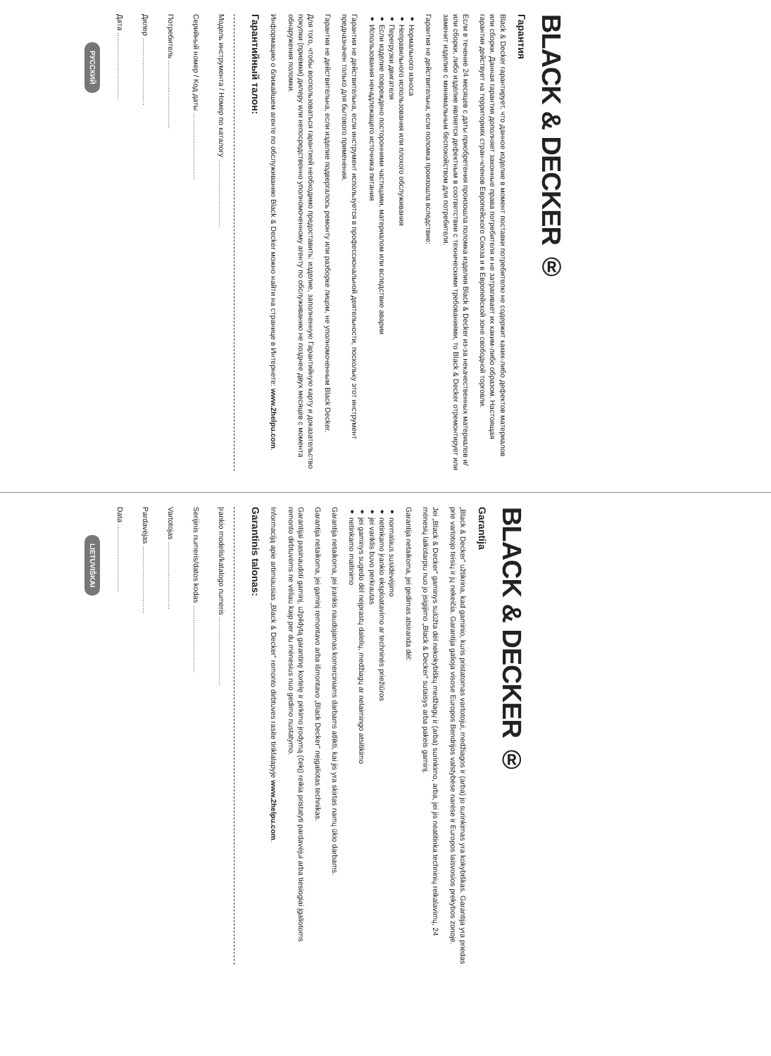BLACK & DECKER ®
Гарантия
Black & Decker гарантирует, что данное изделие в момент поставки потребителю не содержит каких-либо дефектов материалов или сборки. Данная гарантия дополняет законные права потребителя и не затрагивает их каким-либо образом. Настоящая гарантия действует на территориях стран-членов Европейского Союза и в Европейской зоне свободной торговли.
Если в течение 24 месяцев с даты приобретения произошла поломка изделия Black & Decker из-за некачественных материалов и/или сборки, либо изделие является дефектным в соответствии с техническими требованиями, то Black & Decker отремонтирует или заменит изделие с минимальным беспокойством для потребителя.
Гарантия не действительна, если поломка произошла вследствие:
♦ Нормального износа
♦ Неправильного использования или плохого обслуживания
♦ Перегрузки двигателя
♦ Если изделие повреждено посторонними частицами, материалом или вследствие аварии
♦ Использования ненадлежащего источника питания
Гарантия не действительна, если инструмент используется в профессиональной деятельности, поскольку этот инструмент предназначен только для бытового применения.
Гарантия не действительна, если изделие подвергалось ремонту или разборке лицом, не уполномоченным Black Decker.
Для того, чтобы воспользоваться гарантией необходимо предоставить: изделие, заполненную Гарантийную карту и доказательство покупки (приемки) дилеру или непосредственно уполномоченному агенту по обслуживанию не позднее двух месяцев с момента обнаружения поломки.
Информацию о ближайшем агенте по обслуживанию Black & Decker можно найти на странице в Интернете: www.2helpu.com.
Гарантийный талон:
Модель инструмента / Номер по каталогу .................................
Серийный номер / Код даты .................................
Потребитель .................................
Дилер .................................
Дата .................................
РУССКИЙ
BLACK & DECKER ®
Garantija
„Black & Decker“ užtikrina, kad gaminio, kuris pristatomas vartotojui, medžiagos ir (arba) jo surinkimas yra kokybiškas. Garantija yra priedas prie vartotojo teisių ir jų nekeičia. Garantija galioja visose Europos Bendrijos valstybėse narėse ir Europos laisvosios prekybos zonoje.
Jei „Black & Decker“ gaminys sulūžta dėl nekokybiškų medžiagų ir (arba) surinkimo, arba, jei jis neatitinka techninių reikalavimų, 24 mėnesių laikotarpiu nuo jo įsigijimo „Black & Decker“ sutaisys arba pakeis gaminį.
Garantija netaikoma, jei gedimas atsiranda dėl:
♦ normalaus susidėvėjimo
♦ netinkamo įrankio eksploatavimo ar techninės priežiūros
♦ jei variklis buvo perkrautas
♦ jei gaminys sugedo dėl neįprastų dalelių, medžiagų ar nelaimingo atsitikimo
♦ netinkamo maitinimo
Garantija netaikoma, jei įrankis naudojamas komerciniams darbams atlikti, kai jis yra skirtas namų ūkio darbams.
Garantija netaikoma, jei gaminį remontavo arba išmontavo „Black Decker“ neįgaliotas technikas.
Garantijai pasinaudoti gaminį, užpildytą garantinę kortelę ir pirkimo įrodymą (čekį) reikia pristatyti pardavėjui arba tiesiogiai įgaliotoms remonto dirbtuvėms ne vėliau kaip per du mėnesius nuo gedimo nustatymo.
Informaciją apie artimiausias „Black & Decker“ remonto dirbtuves rasite tinklalapyje www.2helpu.com.
Garantinis talonas:
Įrankio modelis/katalogo numeris .................................
Serijinis numeris/datos kodas .................................
Vartotojas .................................
Pardavėjas .................................
Data .................................
LIETUVIŠKAI